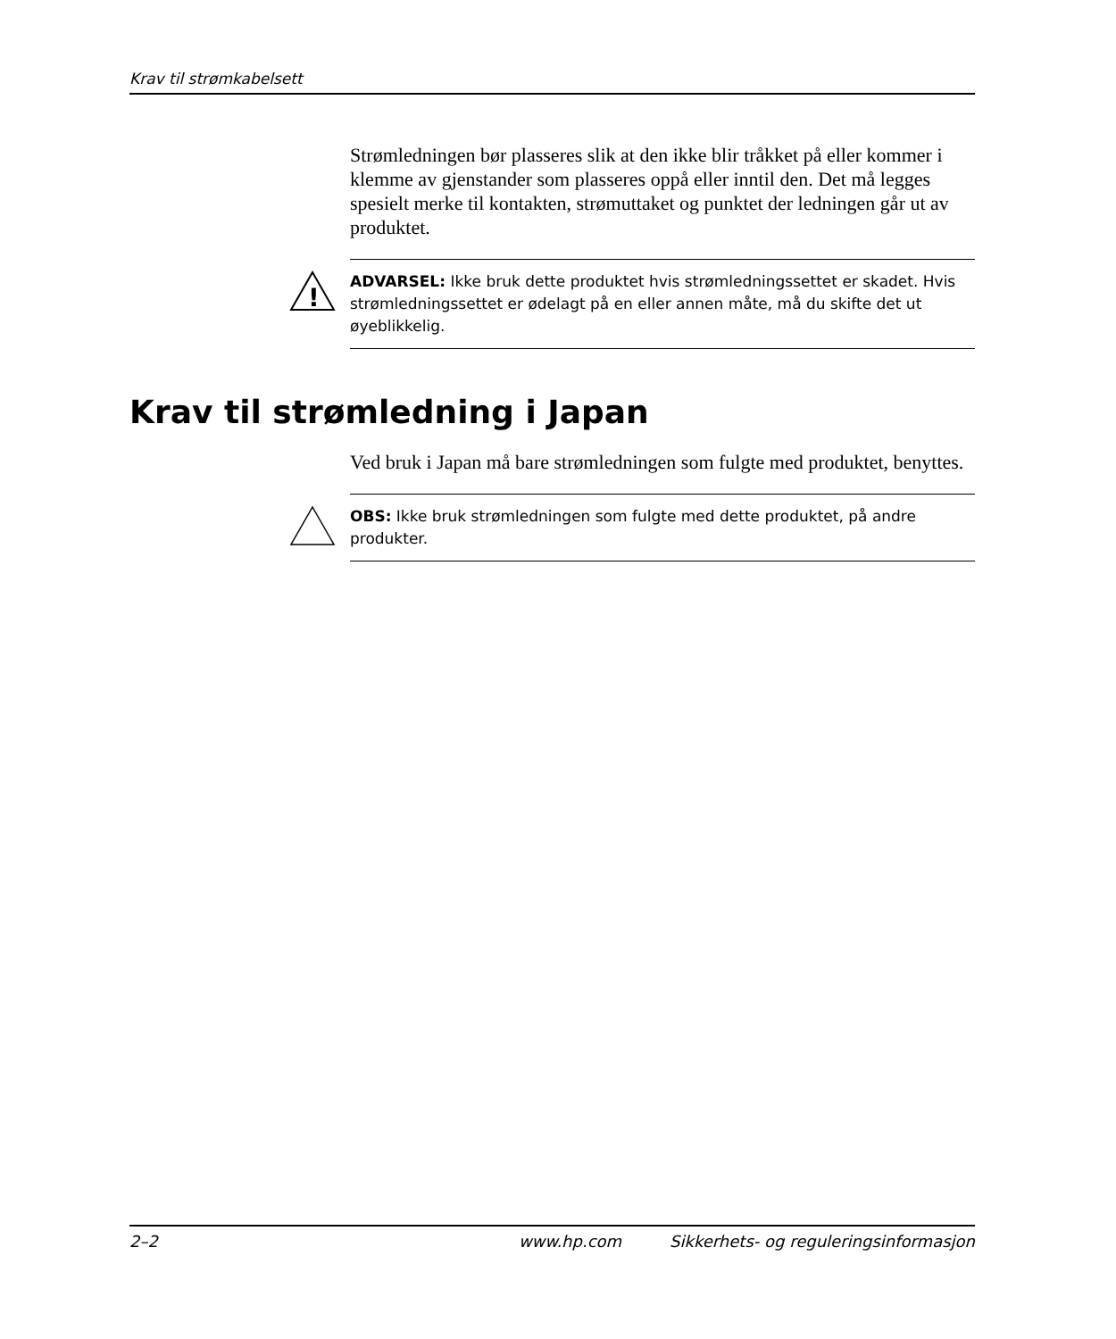Krav til strømkabelsett
Strømledningen bør plasseres slik at den ikke blir tråkket på eller kommer i klemme av gjenstander som plasseres oppå eller inntil den. Det må legges spesielt merke til kontakten, strømuttaket og punktet der ledningen går ut av produktet.
!
ADVARSEL: Ikke bruk dette produktet hvis strømledningssettet er skadet. Hvis strømledningssettet er ødelagt på en eller annen måte, må du skifte det ut øyeblikkelig.
Krav til strømledning i Japan
Ved bruk i Japan må bare strømledningen som fulgte med produktet, benyttes.
OBS: Ikke bruk strømledningen som fulgte med dette produktet, på andre produkter.
2–2 www.hp.com Sikkerhets- og reguleringsinformasjon